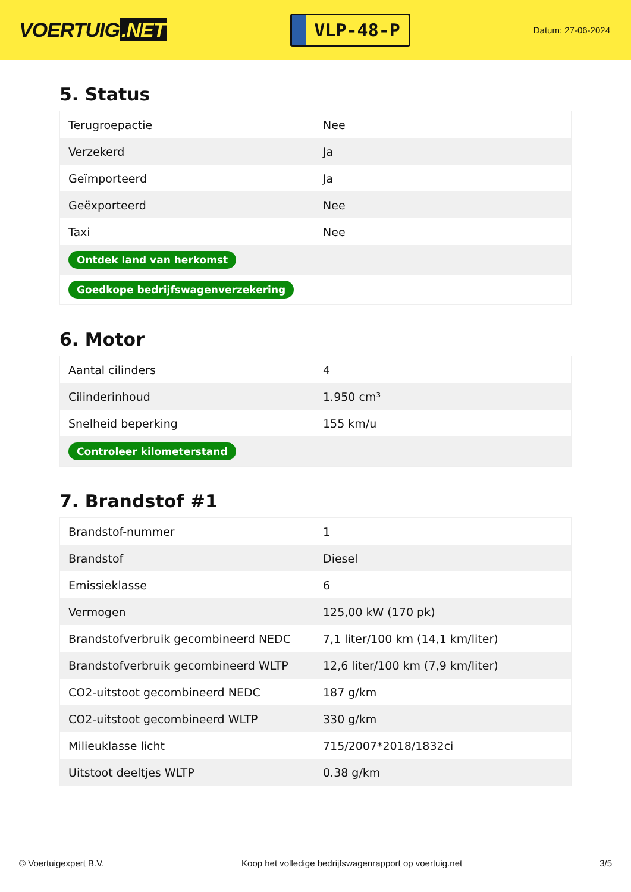VOERTUIG.NET
VLP-48-P
Datum: 27-06-2024
5. Status
| Terugroepactie | Nee |
| Verzekerd | Ja |
| Geïmporteerd | Ja |
| Geëxporteerd | Nee |
| Taxi | Nee |
| Ontdek land van herkomst | |
| Goedkope bedrijfswagenverzekering | |
6. Motor
| Aantal cilinders | 4 |
| Cilinderinhoud | 1.950 cm³ |
| Snelheid beperking | 155 km/u |
| Controleer kilometerstand | |
7. Brandstof #1
| Brandstof-nummer | 1 |
| Brandstof | Diesel |
| Emissieklasse | 6 |
| Vermogen | 125,00 kW (170 pk) |
| Brandstofverbruik gecombineerd NEDC | 7,1 liter/100 km (14,1 km/liter) |
| Brandstofverbruik gecombineerd WLTP | 12,6 liter/100 km (7,9 km/liter) |
| CO2-uitstoot gecombineerd NEDC | 187 g/km |
| CO2-uitstoot gecombineerd WLTP | 330 g/km |
| Milieuklasse licht | 715/2007*2018/1832ci |
| Uitstoot deeltjes WLTP | 0.38 g/km |
© Voertuigexpert B.V. Koop het volledige bedrijfswagenrapport op voertuig.net 3/5